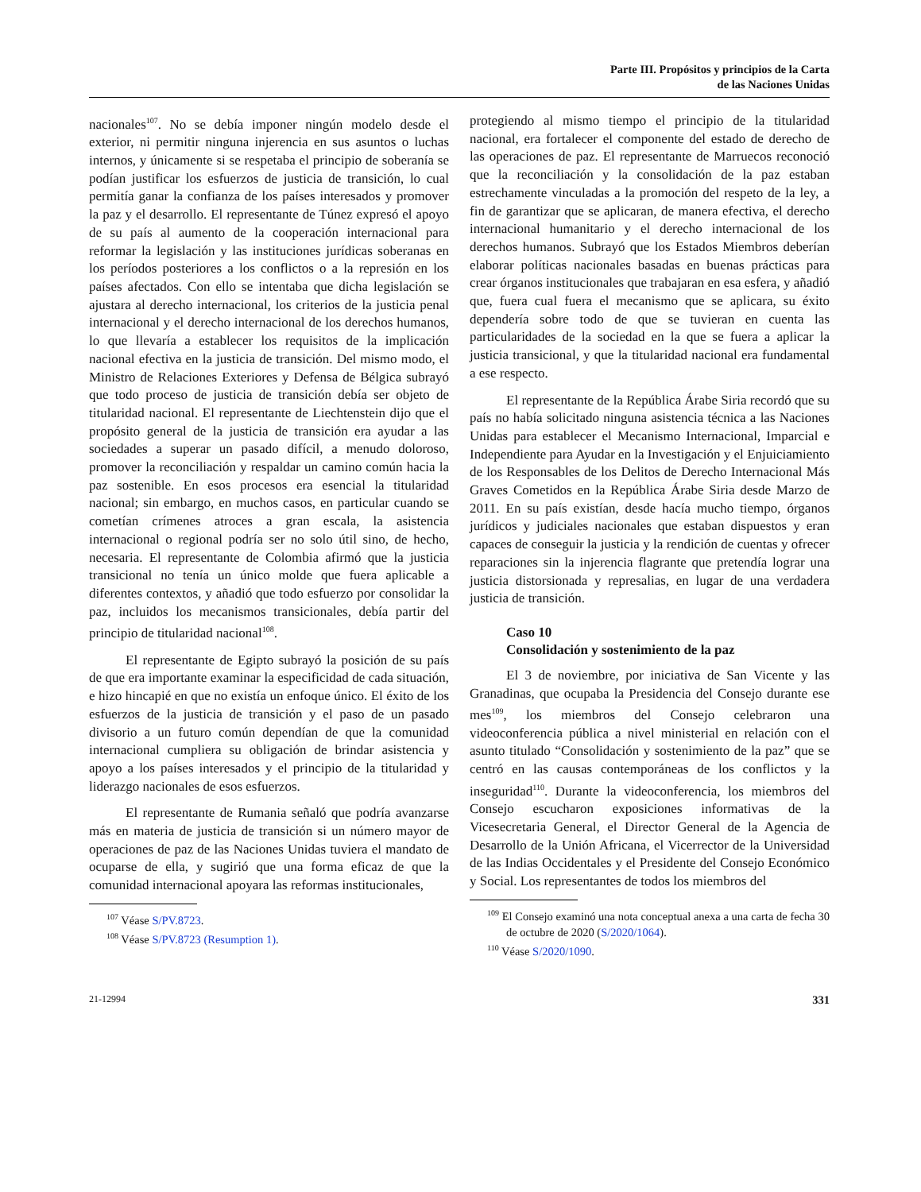Parte III. Propósitos y principios de la Carta
de las Naciones Unidas
nacionales<sup>107</sup>. No se debía imponer ningún modelo desde el exterior, ni permitir ninguna injerencia en sus asuntos o luchas internos, y únicamente si se respetaba el principio de soberanía se podían justificar los esfuerzos de justicia de transición, lo cual permitía ganar la confianza de los países interesados y promover la paz y el desarrollo. El representante de Túnez expresó el apoyo de su país al aumento de la cooperación internacional para reformar la legislación y las instituciones jurídicas soberanas en los períodos posteriores a los conflictos o a la represión en los países afectados. Con ello se intentaba que dicha legislación se ajustara al derecho internacional, los criterios de la justicia penal internacional y el derecho internacional de los derechos humanos, lo que llevaría a establecer los requisitos de la implicación nacional efectiva en la justicia de transición. Del mismo modo, el Ministro de Relaciones Exteriores y Defensa de Bélgica subrayó que todo proceso de justicia de transición debía ser objeto de titularidad nacional. El representante de Liechtenstein dijo que el propósito general de la justicia de transición era ayudar a las sociedades a superar un pasado difícil, a menudo doloroso, promover la reconciliación y respaldar un camino común hacia la paz sostenible. En esos procesos era esencial la titularidad nacional; sin embargo, en muchos casos, en particular cuando se cometían crímenes atroces a gran escala, la asistencia internacional o regional podría ser no solo útil sino, de hecho, necesaria. El representante de Colombia afirmó que la justicia transicional no tenía un único molde que fuera aplicable a diferentes contextos, y añadió que todo esfuerzo por consolidar la paz, incluidos los mecanismos transicionales, debía partir del principio de titularidad nacional<sup>108</sup>.
El representante de Egipto subrayó la posición de su país de que era importante examinar la especificidad de cada situación, e hizo hincapié en que no existía un enfoque único. El éxito de los esfuerzos de la justicia de transición y el paso de un pasado divisorio a un futuro común dependían de que la comunidad internacional cumpliera su obligación de brindar asistencia y apoyo a los países interesados y el principio de la titularidad y liderazgo nacionales de esos esfuerzos.
El representante de Rumania señaló que podría avanzarse más en materia de justicia de transición si un número mayor de operaciones de paz de las Naciones Unidas tuviera el mandato de ocuparse de ella, y sugirió que una forma eficaz de que la comunidad internacional apoyara las reformas institucionales,
<sup>107</sup> Véase S/PV.8723.
<sup>108</sup> Véase S/PV.8723 (Resumption 1).
protegiendo al mismo tiempo el principio de la titularidad nacional, era fortalecer el componente del estado de derecho de las operaciones de paz. El representante de Marruecos reconoció que la reconciliación y la consolidación de la paz estaban estrechamente vinculadas a la promoción del respeto de la ley, a fin de garantizar que se aplicaran, de manera efectiva, el derecho internacional humanitario y el derecho internacional de los derechos humanos. Subrayó que los Estados Miembros deberían elaborar políticas nacionales basadas en buenas prácticas para crear órganos institucionales que trabajaran en esa esfera, y añadió que, fuera cual fuera el mecanismo que se aplicara, su éxito dependería sobre todo de que se tuvieran en cuenta las particularidades de la sociedad en la que se fuera a aplicar la justicia transicional, y que la titularidad nacional era fundamental a ese respecto.
El representante de la República Árabe Siria recordó que su país no había solicitado ninguna asistencia técnica a las Naciones Unidas para establecer el Mecanismo Internacional, Imparcial e Independiente para Ayudar en la Investigación y el Enjuiciamiento de los Responsables de los Delitos de Derecho Internacional Más Graves Cometidos en la República Árabe Siria desde Marzo de 2011. En su país existían, desde hacía mucho tiempo, órganos jurídicos y judiciales nacionales que estaban dispuestos y eran capaces de conseguir la justicia y la rendición de cuentas y ofrecer reparaciones sin la injerencia flagrante que pretendía lograr una justicia distorsionada y represalias, en lugar de una verdadera justicia de transición.
Caso 10
Consolidación y sostenimiento de la paz
El 3 de noviembre, por iniciativa de San Vicente y las Granadinas, que ocupaba la Presidencia del Consejo durante ese mes<sup>109</sup>, los miembros del Consejo celebraron una videoconferencia pública a nivel ministerial en relación con el asunto titulado “Consolidación y sostenimiento de la paz” que se centró en las causas contemporáneas de los conflictos y la inseguridad<sup>110</sup>. Durante la videoconferencia, los miembros del Consejo escucharon exposiciones informativas de la Vicesecretaria General, el Director General de la Agencia de Desarrollo de la Unión Africana, el Vicerrector de la Universidad de las Indias Occidentales y el Presidente del Consejo Económico y Social. Los representantes de todos los miembros del
<sup>109</sup> El Consejo examinó una nota conceptual anexa a una carta de fecha 30 de octubre de 2020 (S/2020/1064).
<sup>110</sup> Véase S/2020/1090.
21-12994 331